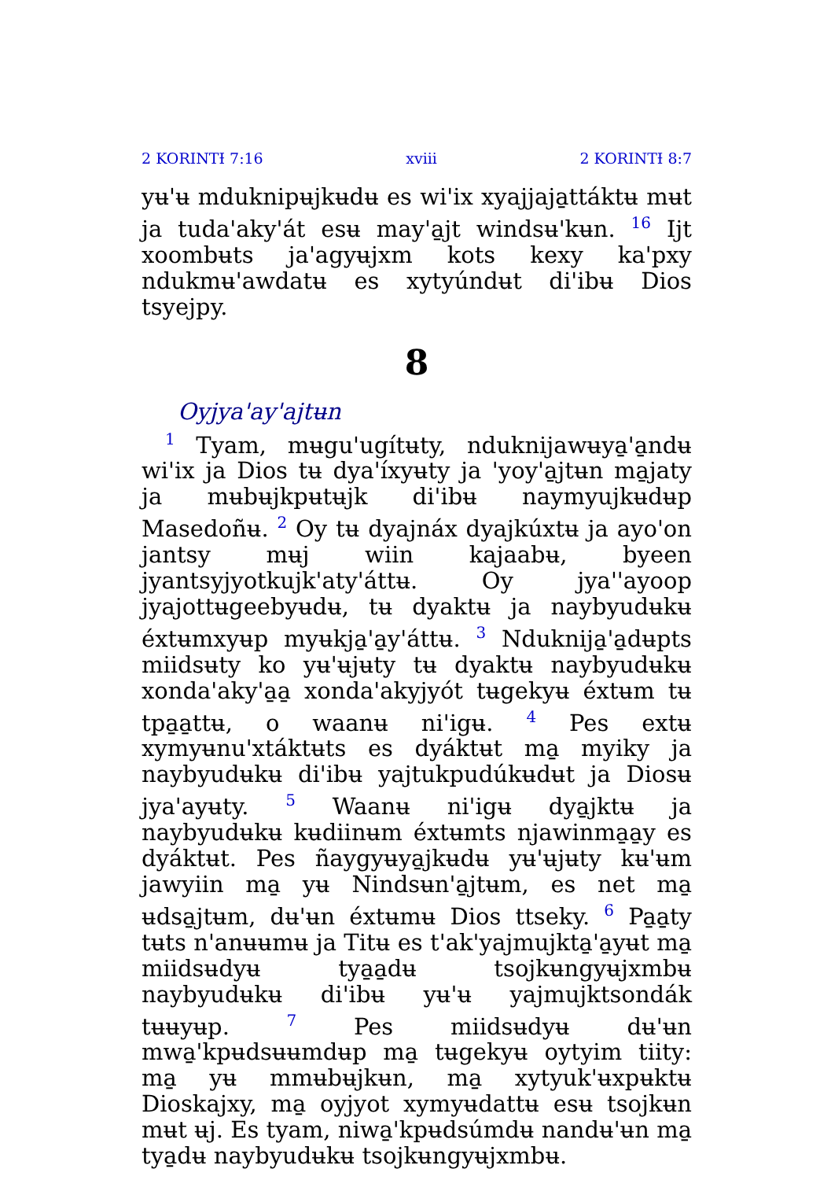2 KORINTƗ 7:16 xviii 2 KORINTƗ 8:7
yʉ'ʉ mduknipʉjkʉdʉ es wi'ix xyajjaja̱ttáktʉ mʉt ja tuda'aky'át esʉ may'a̱jt windsʉ'kʉn. <sup>16</sup> Ijt xoombʉts ja'agyʉjxm kots kexy ka'pxy ndukmʉ'awdatʉ es xytyúndʉt di'ibʉ Dios tsyejpy.
8
Oyjya'ay'ajtʉn
<sup>1</sup> Tyam, mʉgu'ugítʉty, nduknijawʉya̱'a̱ndʉ wi'ix ja Dios tʉ dya'íxyʉty ja 'yoy'a̱jtʉn ma̱jaty ja mʉbʉjkpʉtʉjk di'ibʉ naymyujkʉdʉp Masedoñʉ. <sup>2</sup> Oy tʉ dyajnáx dyajkúxtʉ ja ayo'on jantsy mʉj wiin kajaabʉ, byeen jyantsyjyotkujk'aty'áttʉ. Oy jya''ayoop jyajottʉgeebyʉdʉ, tʉ dyaktʉ ja naybyudʉkʉ éxtʉmxyʉp myʉkja̱'a̱y'áttʉ. <sup>3</sup> Nduknija̱'a̱dʉpts miidsʉty ko yʉ'ʉjʉty tʉ dyaktʉ naybyudʉkʉ xonda'aky'a̱a̱ xonda'akyjyót tʉgekyʉ éxtʉm tʉ tpa̱a̱ttʉ, o waanʉ ni'igʉ. <sup>4</sup> Pes extʉ xymyʉnu'xtáktʉts es dyáktʉt ma̱ myiky ja naybyudʉkʉ di'ibʉ yajtukpudúkʉdʉt ja Diosʉ jya'ayʉty. <sup>5</sup> Waanʉ ni'igʉ dya̱jktʉ ja naybyudʉkʉ kʉdiinʉm éxtʉmts njawinma̱a̱y es dyáktʉt. Pes ñaygyʉya̱jkʉdʉ yʉ'ʉjʉty kʉ'ʉm jawyiin ma̱ yʉ Nindsʉn'a̱jtʉm, es net ma̱ ʉdsa̱jtʉm, dʉ'ʉn éxtʉmʉ Dios ttseky. <sup>6</sup> Pa̱a̱ty tʉts n'anʉʉmʉ ja Titʉ es t'ak'yajmujkta̱'a̱yʉt ma̱ miidsʉdyʉ tya̱a̱dʉ tsojkʉngyʉjxmbʉ naybyudʉkʉ di'ibʉ yʉ'ʉ yajmujktsondák tʉʉyʉp. <sup>7</sup> Pes miidsʉdyʉ dʉ'ʉn mwa̱'kpʉdsʉʉmdʉp ma̱ tʉgekyʉ oytyim tiity: ma̱ yʉ mmʉbʉjkʉn, ma̱ xytyuk'ʉxpʉktʉ Dioskajxy, ma̱ oyjyot xymyʉdattʉ esʉ tsojkʉn mʉt ʉj. Es tyam, niwa̱'kpʉdsúmdʉ nandʉ'ʉn ma̱ tya̱dʉ naybyudʉkʉ tsojkʉngyʉjxmbʉ.